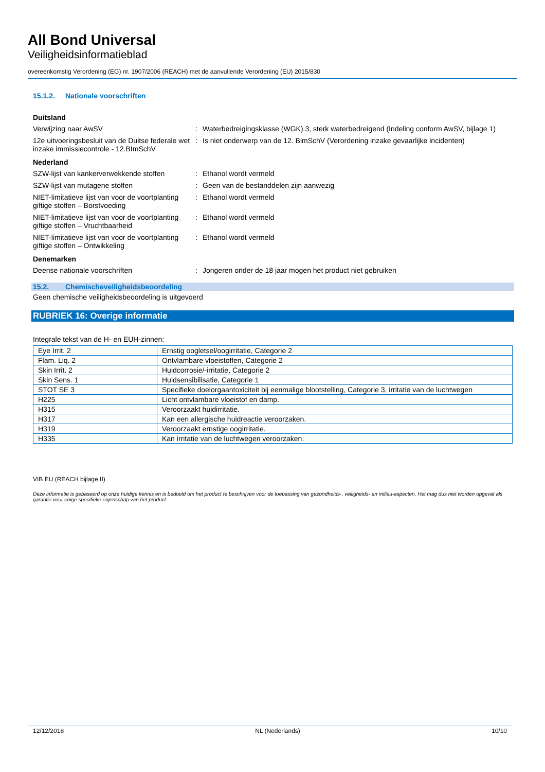All Bond Universal
Veiligheidsinformatieblad
overeenkomstig Verordening (EG) nr. 1907/2006 (REACH) met de aanvullende Verordening (EU) 2015/830
15.1.2. Nationale voorschriften
Duitsland
Verwijzing naar AwSV : Waterbedreigingsklasse (WGK) 3, sterk waterbedreigend (Indeling conform AwSV, bijlage 1)
12e uitvoeringsbesluit van de Duitse federale wet inzake immissiecontrole - 12.BImSchV
: Is niet onderwerp van de 12. BlmSchV (Verordening inzake gevaarlijke incidenten)
Nederland
SZW-lijst van kankerverwekkende stoffen
: Ethanol wordt vermeld
SZW-lijst van mutagene stoffen : Geen van de bestanddelen zijn aanwezig
NIET-limitatieve lijst van voor de voortplanting giftige stoffen – Borstvoeding
: Ethanol wordt vermeld
NIET-limitatieve lijst van voor de voortplanting giftige stoffen – Vruchtbaarheid
: Ethanol wordt vermeld
NIET-limitatieve lijst van voor de voortplanting giftige stoffen – Ontwikkeling
: Ethanol wordt vermeld
Denemarken
Deense nationale voorschriften : Jongeren onder de 18 jaar mogen het product niet gebruiken
15.2. Chemischeveiligheidsbeoordeling
Geen chemische veiligheidsbeoordeling is uitgevoerd
RUBRIEK 16: Overige informatie
Integrale tekst van de H- en EUH-zinnen:
| Eye Irrit. 2 | Ernstig oogletsel/oogirritatie, Categorie 2 |
| Flam. Liq. 2 | Ontvlambare vloeistoffen, Categorie 2 |
| Skin Irrit. 2 | Huidcorrosie/-irritatie, Categorie 2 |
| Skin Sens. 1 | Huidsensibilisatie, Categorie 1 |
| STOT SE 3 | Specifieke doelorgaantoxiciteit bij eenmalige blootstelling, Categorie 3, irritatie van de luchtwegen |
| H225 | Licht ontvlambare vloeistof en damp. |
| H315 | Veroorzaakt huidirritatie. |
| H317 | Kan een allergische huidreactie veroorzaken. |
| H319 | Veroorzaakt ernstige oogirritatie. |
| H335 | Kan irritatie van de luchtwegen veroorzaken. |
VIB EU (REACH bijlage II)
Deze informatie is gebaseerd op onze huidige kennis en is bedoeld om het product te beschrijven voor de toepassing van gezondheids-, veiligheids- en milieu-aspecten. Het mag dus niet worden opgevat als garantie voor enige specifieke eigenschap van het product.
12/12/2018 NL (Nederlands) 10/10